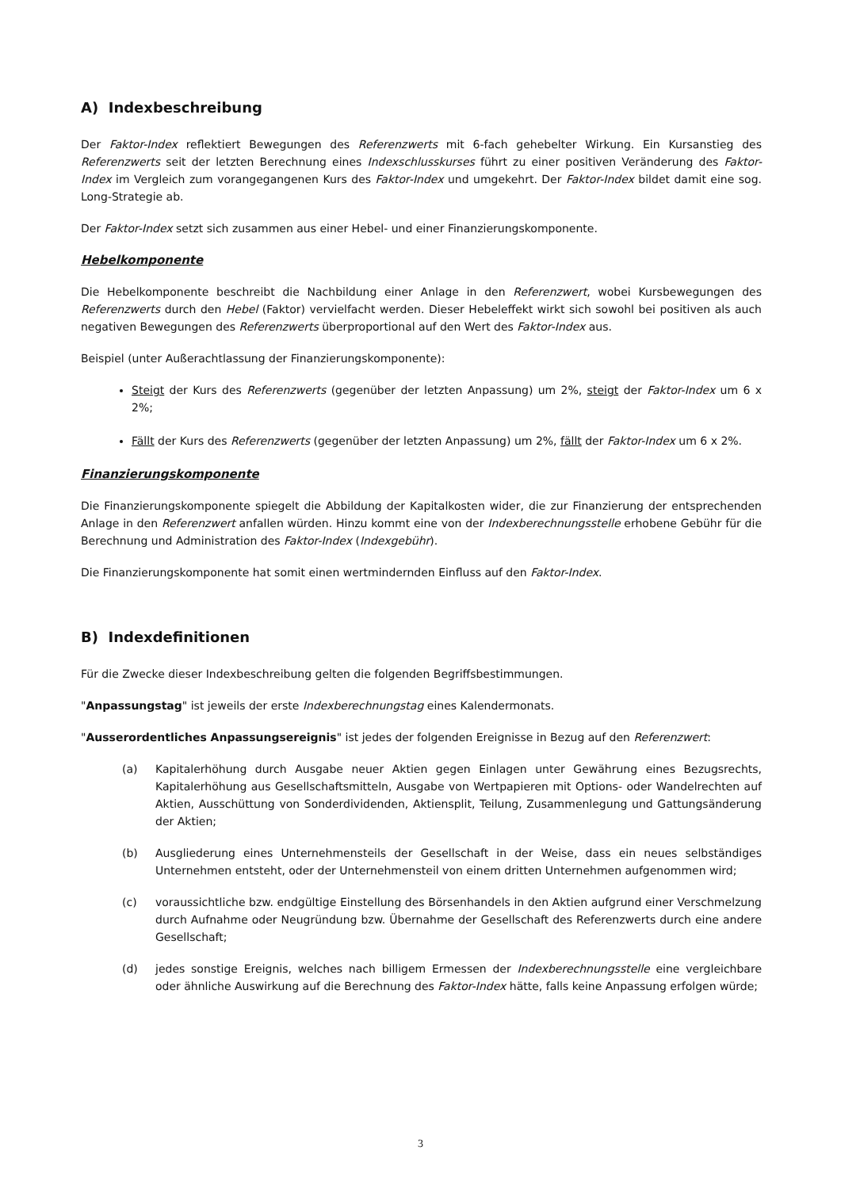A) Indexbeschreibung
Der Faktor-Index reflektiert Bewegungen des Referenzwerts mit 6-fach gehebelter Wirkung. Ein Kursanstieg des Referenzwerts seit der letzten Berechnung eines Indexschlusskurses führt zu einer positiven Veränderung des Faktor-Index im Vergleich zum vorangegangenen Kurs des Faktor-Index und umgekehrt. Der Faktor-Index bildet damit eine sog. Long-Strategie ab.
Der Faktor-Index setzt sich zusammen aus einer Hebel- und einer Finanzierungskomponente.
Hebelkomponente
Die Hebelkomponente beschreibt die Nachbildung einer Anlage in den Referenzwert, wobei Kursbewegungen des Referenzwerts durch den Hebel (Faktor) vervielfacht werden. Dieser Hebeleffekt wirkt sich sowohl bei positiven als auch negativen Bewegungen des Referenzwerts überproportional auf den Wert des Faktor-Index aus.
Beispiel (unter Außerachtlassung der Finanzierungskomponente):
Steigt der Kurs des Referenzwerts (gegenüber der letzten Anpassung) um 2%, steigt der Faktor-Index um 6 x 2%;
Fällt der Kurs des Referenzwerts (gegenüber der letzten Anpassung) um 2%, fällt der Faktor-Index um 6 x 2%.
Finanzierungskomponente
Die Finanzierungskomponente spiegelt die Abbildung der Kapitalkosten wider, die zur Finanzierung der entsprechenden Anlage in den Referenzwert anfallen würden. Hinzu kommt eine von der Indexberechnungsstelle erhobene Gebühr für die Berechnung und Administration des Faktor-Index (Indexgebühr).
Die Finanzierungskomponente hat somit einen wertmindernden Einfluss auf den Faktor-Index.
B) Indexdefinitionen
Für die Zwecke dieser Indexbeschreibung gelten die folgenden Begriffsbestimmungen.
"Anpassungstag" ist jeweils der erste Indexberechnungstag eines Kalendermonats.
"Ausserordentliches Anpassungsereignis" ist jedes der folgenden Ereignisse in Bezug auf den Referenzwert:
(a) Kapitalerhöhung durch Ausgabe neuer Aktien gegen Einlagen unter Gewährung eines Bezugsrechts, Kapitalerhöhung aus Gesellschaftsmitteln, Ausgabe von Wertpapieren mit Options- oder Wandelrechten auf Aktien, Ausschüttung von Sonderdividenden, Aktiensplit, Teilung, Zusammenlegung und Gattungsänderung der Aktien;
(b) Ausgliederung eines Unternehmensteils der Gesellschaft in der Weise, dass ein neues selbständiges Unternehmen entsteht, oder der Unternehmensteil von einem dritten Unternehmen aufgenommen wird;
(c) voraussichtliche bzw. endgültige Einstellung des Börsenhandels in den Aktien aufgrund einer Verschmelzung durch Aufnahme oder Neugründung bzw. Übernahme der Gesellschaft des Referenzwerts durch eine andere Gesellschaft;
(d) jedes sonstige Ereignis, welches nach billigem Ermessen der Indexberechnungsstelle eine vergleichbare oder ähnliche Auswirkung auf die Berechnung des Faktor-Index hätte, falls keine Anpassung erfolgen würde;
3